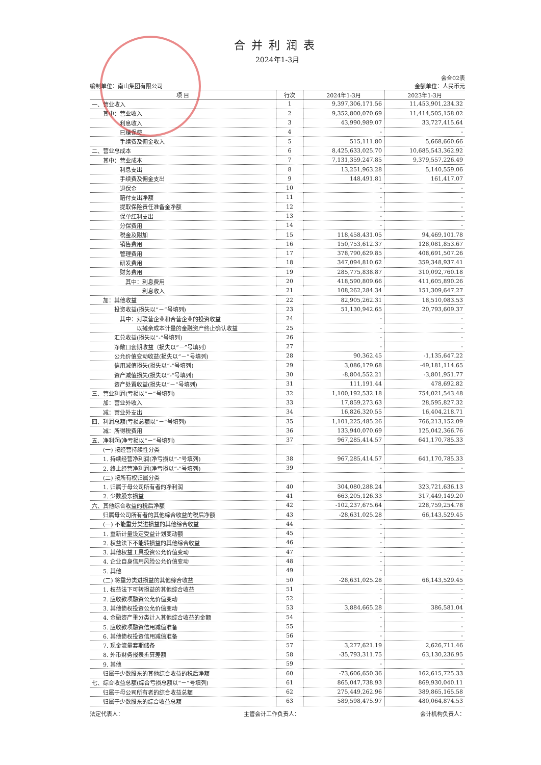合并利润表
2024年1-3月
会合02表
编制单位：南山集团有限公司 金额单位：人民币元
| 项 目 | 行次 | 2024年1-3月 | 2023年1-3月 |
| --- | --- | --- | --- |
| 一、营业收入 | 1 | 9,397,306,171.56 | 11,453,901,234.32 |
| 其中：营业收入 | 2 | 9,352,800,070.69 | 11,414,505,158.02 |
| 利息收入 | 3 | 43,990,989.07 | 33,727,415.64 |
| 已赚保费 | 4 | - | - |
| 手续费及佣金收入 | 5 | 515,111.80 | 5,668,660.66 |
| 二、营业总成本 | 6 | 8,425,633,025.70 | 10,685,543,362.92 |
| 其中：营业成本 | 7 | 7,131,359,247.85 | 9,379,557,226.49 |
| 利息支出 | 8 | 13,251,963.28 | 5,140,559.06 |
| 手续费及佣金支出 | 9 | 148,491.81 | 161,417.07 |
| 退保金 | 10 | - | - |
| 赔付支出净额 | 11 | - | - |
| 提取保险责任准备金净额 | 12 | - | - |
| 保单红利支出 | 13 | - | - |
| 分保费用 | 14 | - | - |
| 税金及附加 | 15 | 118,458,431.05 | 94,469,101.78 |
| 销售费用 | 16 | 150,753,612.37 | 128,081,853.67 |
| 管理费用 | 17 | 378,790,629.85 | 408,691,507.26 |
| 研发费用 | 18 | 347,094,810.62 | 359,348,937.41 |
| 财务费用 | 19 | 285,775,838.87 | 310,092,760.18 |
| 其中：利息费用 | 20 | 418,590,809.66 | 411,605,890.26 |
| 利息收入 | 21 | 108,262,284.34 | 151,309,647.27 |
| 加：其他收益 | 22 | 82,905,262.31 | 18,510,083.53 |
| 投资收益(损失以“－”号填列) | 23 | 51,130,942.65 | 20,793,609.37 |
| 其中：对联营企业和合营企业的投资收益 | 24 | - | - |
| 以摊余成本计量的金融资产终止确认收益 | 25 | - | - |
| 汇兑收益(损失以“-”号填列) | 26 | - | - |
| 净敞口套期收益（损失以“－”号填列） | 27 | - | - |
| 公允价值变动收益(损失以“－”号填列) | 28 | 90,362.45 | -1,135,647.22 |
| 信用减值损失(损失以“-”号填列) | 29 | 3,086,179.68 | -49,181,114.65 |
| 资产减值损失(损失以“-”号填列) | 30 | -8,804,552.21 | -3,801,951.77 |
| 资产处置收益(损失以“－”号填列) | 31 | 111,191.44 | 478,692.82 |
| 三、营业利润(亏损以“－”号填列) | 32 | 1,100,192,532.18 | 754,021,543.48 |
| 加：营业外收入 | 33 | 17,859,273.63 | 28,595,827.32 |
| 减：营业外支出 | 34 | 16,826,320.55 | 16,404,218.71 |
| 四、利润总额(亏损总额以“－”号填列) | 35 | 1,101,225,485.26 | 766,213,152.09 |
| 减：所得税费用 | 36 | 133,940,070.69 | 125,042,366.76 |
| 五、净利润(净亏损以“－”号填列) | 37 | 967,285,414.57 | 641,170,785.33 |
| (一) 按经营持续性分类 | | | |
| 1. 持续经营净利润(净亏损以“-”号填列) | 38 | 967,285,414.57 | 641,170,785.33 |
| 2. 终止经营净利润(净亏损以“-”号填列) | 39 | - | - |
| (二) 按所有权归属分类 | | | |
| 1. 归属于母公司所有者的净利润 | 40 | 304,080,288.24 | 323,721,636.13 |
| 2. 少数股东损益 | 41 | 663,205,126.33 | 317,449,149.20 |
| 六、其他综合收益的税后净额 | 42 | -102,237,675.64 | 228,759,254.78 |
| 归属母公司所有者的其他综合收益的税后净额 | 43 | -28,631,025.28 | 66,143,529.45 |
| (一) 不能重分类进损益的其他综合收益 | 44 | - | - |
| 1. 重新计量设定受益计划变动额 | 45 | - | - |
| 2. 权益法下不能转损益的其他综合收益 | 46 | - | - |
| 3. 其他权益工具投资公允价值变动 | 47 | - | - |
| 4. 企业自身信用风险公允价值变动 | 48 | - | - |
| 5. 其他 | 49 | - | - |
| (二) 将重分类进损益的其他综合收益 | 50 | -28,631,025.28 | 66,143,529.45 |
| 1. 权益法下可转损益的其他综合收益 | 51 | - | - |
| 2. 应收款项融资公允价值变动 | 52 | - | - |
| 3. 其他债权投资公允价值变动 | 53 | 3,884,665.28 | 386,581.04 |
| 4. 金融资产重分类计入其他综合收益的金额 | 54 | - | - |
| 5. 应收款项融资信用减值准备 | 55 | - | - |
| 6. 其他债权投资信用减值准备 | 56 | - | - |
| 7. 现金流量套期储备 | 57 | 3,277,621.19 | 2,626,711.46 |
| 8. 外币财务报表折算差额 | 58 | -35,793,311.75 | 63,130,236.95 |
| 9. 其他 | 59 | - | - |
| 归属于少数股东的其他综合收益的税后净额 | 60 | -73,606,650.36 | 162,615,725.33 |
| 七、综合收益总额(综合亏损总额以“－”号填列) | 61 | 865,047,738.93 | 869,930,040.11 |
| 归属于母公司所有者的综合收益总额 | 62 | 275,449,262.96 | 389,865,165.58 |
| 归属于少数股东的综合收益总额 | 63 | 589,598,475.97 | 480,064,874.53 |
法定代表人： 主管会计工作负责人： 会计机构负责人：